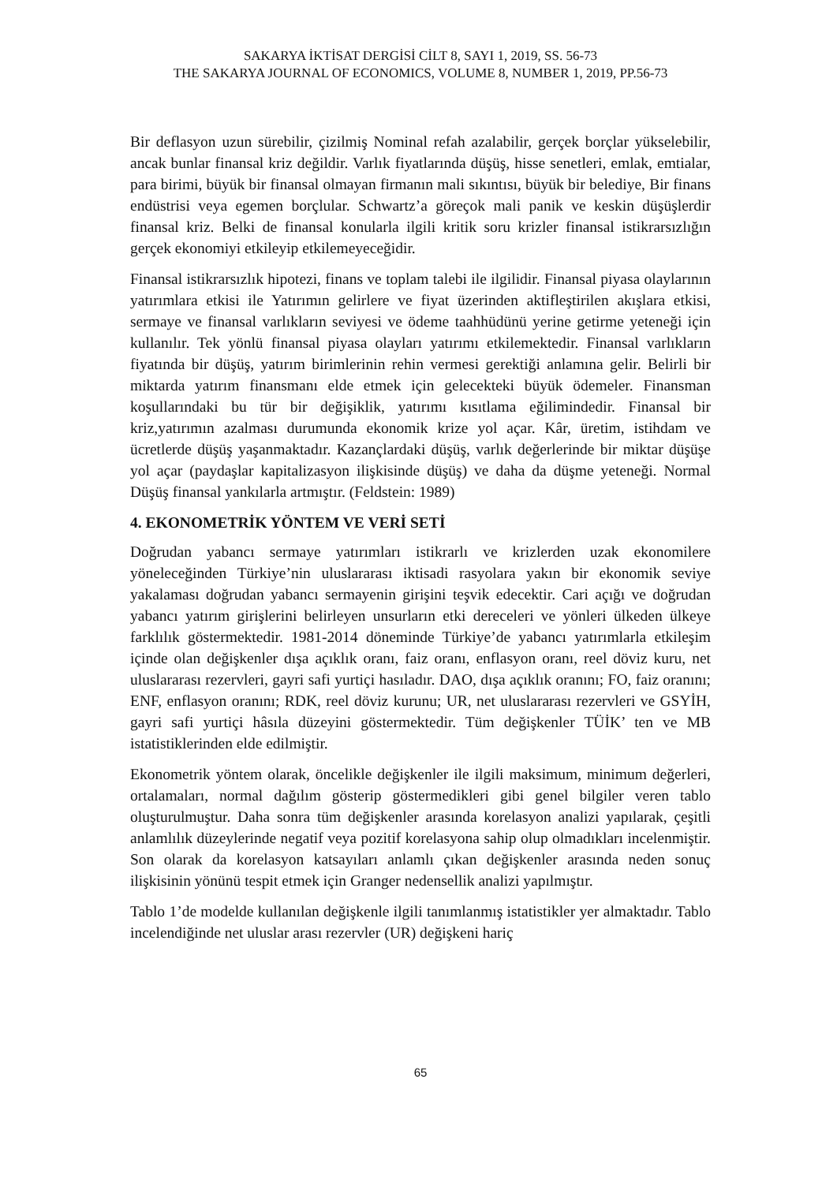SAKARYA İKTİSAT DERGİSİ CİLT 8, SAYI 1, 2019, SS. 56-73
THE SAKARYA JOURNAL OF ECONOMICS, VOLUME 8, NUMBER 1, 2019, PP.56-73
Bir deflasyon uzun sürebilir, çizilmiş Nominal refah azalabilir, gerçek borçlar yükselebilir, ancak bunlar finansal kriz değildir. Varlık fiyatlarında düşüş, hisse senetleri, emlak, emtialar, para birimi, büyük bir finansal olmayan firmanın mali sıkıntısı, büyük bir belediye, Bir finans endüstrisi veya egemen borçlular. Schwartz’a göreçok mali panik ve keskin düşüşlerdir finansal kriz. Belki de finansal konularla ilgili kritik soru krizler finansal istikrarsızlığın gerçek ekonomiyi etkileyip etkilemeyeceğidir.
Finansal istikrarsızlık hipotezi, finans ve toplam talebi ile ilgilidir. Finansal piyasa olaylarının yatırımlara etkisi ile Yatırımın gelirlere ve fiyat üzerinden aktifleştirilen akışlara etkisi, sermaye ve finansal varlıkların seviyesi ve ödeme taahhüdünü yerine getirme yeteneği için kullanılır. Tek yönlü finansal piyasa olayları yatırımı etkilemektedir. Finansal varlıkların fiyatında bir düşüş, yatırım birimlerinin rehin vermesi gerektiği anlamına gelir. Belirli bir miktarda yatırım finansmanı elde etmek için gelecekteki büyük ödemeler. Finansman koşullarındaki bu tür bir değişiklik, yatırımı kısıtlama eğilimindedir. Finansal bir kriz,yatırımın azalması durumunda ekonomik krize yol açar. Kâr, üretim, istihdam ve ücretlerde düşüş yaşanmaktadır. Kazançlardaki düşüş, varlık değerlerinde bir miktar düşüşe yol açar (paydaşlar kapitalizasyon ilişkisinde düşüş) ve daha da düşme yeteneği. Normal Düşüş finansal yankılarla artmıştır. (Feldstein: 1989)
4. EKONOMETRİK YÖNTEM VE VERİ SETİ
Doğrudan yabancı sermaye yatırımları istikrarlı ve krizlerden uzak ekonomilere yöneleceğinden Türkiye’nin uluslararası iktisadi rasyolara yakın bir ekonomik seviye yakalaması doğrudan yabancı sermayenin girişini teşvik edecektir. Cari açığı ve doğrudan yabancı yatırım girişlerini belirleyen unsurların etki dereceleri ve yönleri ülkeden ülkeye farklılık göstermektedir. 1981-2014 döneminde Türkiye’de yabancı yatırımlarla etkileşim içinde olan değişkenler dışa açıklık oranı, faiz oranı, enflasyon oranı, reel döviz kuru, net uluslararası rezervleri, gayri safi yurtiçi hasıladır. DAO, dışa açıklık oranını; FO, faiz oranını; ENF, enflasyon oranını; RDK, reel döviz kurunu; UR, net uluslararası rezervleri ve GSYİH, gayri safi yurtiçi hâsıla düzeyini göstermektedir. Tüm değişkenler TÜİK’ ten ve MB istatistiklerinden elde edilmiştir.
Ekonometrik yöntem olarak, öncelikle değişkenler ile ilgili maksimum, minimum değerleri, ortalamaları, normal dağılım gösterip göstermedikleri gibi genel bilgiler veren tablo oluşturulmuştur. Daha sonra tüm değişkenler arasında korelasyon analizi yapılarak, çeşitli anlamlılık düzeylerinde negatif veya pozitif korelasyona sahip olup olmadıkları incelenmiştir. Son olarak da korelasyon katsayıları anlamlı çıkan değişkenler arasında neden sonuç ilişkisinin yönünü tespit etmek için Granger nedensellik analizi yapılmıştır.
Tablo 1’de modelde kullanılan değişkenle ilgili tanımlanmış istatistikler yer almaktadır. Tablo incelendiğinde net uluslar arası rezervler (UR) değişkeni hariç
65